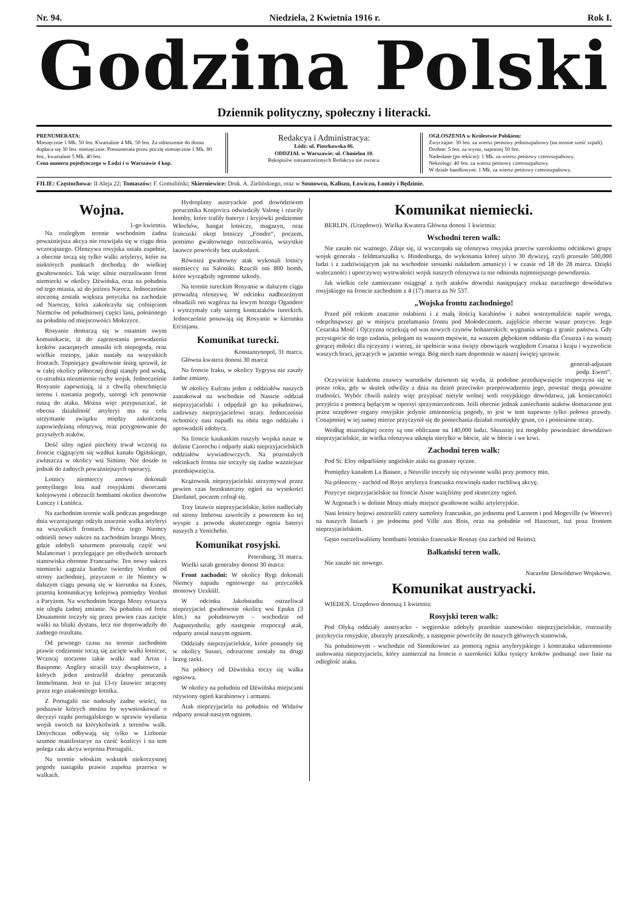Nr. 94. Niedziela, 2 Kwietnia 1916 r. Rok I.
Godzina Polski
Dziennik polityczny, społeczny i literacki.
PRENUMERATA:
Miesięcznie 1 Mk. 50 fen. Kwartalnie 4 Mk. 50 fen. Za odnoszenie do domu dopłaca się 30 fen. miesięcznie. Prenumerata przez pocztę miesięcznie 1 Mk. 80 fen., kwartalnie 5 Mk. 40 fen.
Cena numeru pojedynczego w Łodzi i w Warszawie 4 kop.
Redakcya i Administracya:
Łódź: ul. Piotrkowska 86.
ODDZIAŁ w Warszawie: ul. Chmielna 10.
Rękopisów niezastrzeżonych Redakcya nie zwraca.
OGŁOSZENIA w Królestwie Polskiem:
Zwyczajne: 30 fen. za wiersz petitowy jednoszpaltowy (na stronie sześć szpalt).
Drobne: 5 fen. za wyraz, najmniej 50 fen.
Nadesłane (po tekście): 1 Mk. za wiersz petitowy czteroszpaltowy.
Nekrologi: 40 fen. za wiersz petitowy czteroszpaltowy.
W dziale handlowym: 1 Mk. za wiersz petitowy czteroszpaltowy.
FILIE: Częstochowa: II Aleja 22; Tomaszów: F. Gomuliński; Skierniewice: Druk. A. Zielińskiego, oraz w Sosnowcu, Kaliszu, Łowiczu, Łomży i Będzinie.
Wojna.
1-go kwietnia.
Na rozległym terenie wschodnim żadna poważniejsza akcya nie rozwijała się w ciągu dnia wczorajszego. Ofenzywa rosyjska ustała zupełnie, a obecnie toczą się tylko walki artyleryi, które na niektórych punktach dochodzą do wielkiej gwałtowności. Tak więc silnie ostrzeliwano front niemiecki w okolicy Dźwińska, oraz na południu od tego miasta, aż do jeziora Narocz. Jednocześnie stoczoną została większa potyczka na zachodzie od Naroczy, która zakończyła się cofnięciem Niemców od południowej części lasu, położonego na południu od miejscowości Mokrzyce.
Rosyanie tłomaczą się w ostatnim swym komunikacie, iż do zaprzestania prowadzenia kroków zaczepnych zmusiła ich niepogoda, oraz wielkie roztopy, jakie nastały na wszystkich frontach. Topniejący gwałtownie śnieg sprawił, że w całej okolicy północnej drogi stanęły pod wodą, co utrudnia niezmiernie ruchy wojsk. Jednocześnie Rosyanie zapewniają, iż z chwilą obeschnięcia terenu i nastania pogody, szeregi ich ponownie ruszą do ataku. Można więc przypuszczać, że obecna działalność artyleryi ma na celu utrzymanie związku między zakończoną zapowiedzianą ofenzywą, oraz przygotowanie do przyszłych ataków.
Dość silny ogień piechoty trwał wczoraj na froncie ciągnącym się wzdłuż kanału Ogińskiego, zwłaszcza w okolicy wsi Simino. Nie doszło tu jednak do żadnych poważniejszych operacyj.
Lotnicy niemieccy znowu dokonali pomyślnego lotu nad rosyjskimi dworcami kolejowymi i obrzucili bombami okolice dworców Łunczy i Łunińca.
Na zachodnim terenie walk podczas pogodnego dnia wczorajszego odżyła znacznie walka artyleryi na wszystkich frontach. Prócz tego Niemcy odnieśli nowy sukces na zachodnim brzegu Mozy, gdzie zdobyli szturmem pozostałą część wsi Malancourt i przylegające po obydwóch stronach stanowiska obronne Francuzów. Ten nowy sukces niemiecki zagraża bardzo twierdzy Verdun od strony zachodniej, przyczem o ile Niemcy w dalszym ciągu posuną się w kierunku na Esnes, przetną komunikacyę kolejową pomiędzy Verdun a Paryżem. Na wschodnim brzegu Mozy sytuacya nie uległa żadnej zmianie. Na południu od fortu Douaumont toczyły się przez pewien czas zacięte walki na blizki dystans, lecz nie doprowadziły do żadnego rezultatu.
Od pewnego czasu na terenie zachodnim prawie codziennie toczą się zacięte walki lotnicze. Wczoraj stoczono takie walki nad Arras i Baupome. Anglicy stracili trzy dwupłatowce, z których jeden zestrzelił dzielny porucznik Immelmann. Jest to już 13-ty latawiec strącony przez tego znakomitego lotnika.
Z Portugalii nie nadeszły żadne wieści, na podstawie których można by wywnioskować o decyzyi rządu portugalskiego w sprawie wysłania wojsk swoich na którykolwiek z terenów walk. Dotychczas odbywają się tylko w Lizbonie szumne manifestacye na cześć koalicyi i na tem polega cała akcya wojenna Portugalii.
Na terenie włoskim wskutek niekorzystnej pogody nastąpiła prawie zupełna przerwa w walkach.
Hydroplany austryackie pod dowództwem porucznika Konjovica odwiedziły Valonę i rzuciły bomby, które trafiły baterye i kryjówki podziemne Włochów, hangar lotniczy, magazyn, oraz francuski okręt lotniczy „Fondre“, poczem, pomimo gwałtownego ostrzeliwania, wszystkie latawce powróciły bez uszkodzeń.
Również gwałtowny atak wykonali lotnicy niemieccy na Saloniki. Rzucili oni 800 bomb, które wyrządziły ogromne szkody.
Na terenie tureckim Rosyanie w dalszym ciągu prowadzą ofenzywę. W odcinku nadbrzeżnym obsadzili oni wzgórza na lewym brzegu Ogandere i wytrzymały cały szereg kontrataków tureckich. Jednocześnie posuwają się Rosyanie w kierunku Ercinjanu.
Komunikat turecki.
Konstantynopol, 31 marca.
Główna kwatera donosi 30 marca:
Na froncie Iraku, w okolicy Tygrysu nie zaszły żadne zmiany.
W okolicy Eufratu jeden z oddziałów naszych zaatakował na wschodzie od Nassrie oddział nieprzyjacielski i odpędził go ku południowi, zadawszy nieprzyjacielowi straty. Jednocześnie ochotnicy nasi napadli na obóz tego oddziału i uprowadzili zdobycz.
Na froncie kaukaskim ruszyły wojska nasze w dolinie Czorochu i odparły ataki nieprzyjacielskich oddziałów wywiadowczych. Na pozostałych odcinkach frontu nie toczyły się żadne ważniejsze przedsięwzięcia.
Krążownik nieprzyjacielski utrzymywał przez pewien czas bezskuteczny ogień na wysokości Dardanel, poczem cofnął się.
Trzy latawce nieprzyjacielskie, które nadleciały od strony Imbrosu zawróciły z powrotem ku tej wyspie z powodu skutecznego ognia bateryi naszych z Yenichehir.
Komunikat rosyjski.
Petersburg, 31 marca.
Wielki sztab generalny donosi 30 marca:
Front zachodni: W okolicy Rygi dokonali Niemcy napadu ogniowego na przyczółek mostowy Uexküll.
W odcinku Jakobstadtu ostrzeliwał nieprzyjaciel gwałtownie okolicę wsi Epukn (3 klm.) na południowym - wschodzie od Augustynhofu; gdy następnie rozpoczął atak, odparty został naszym ogniem.
Oddziały nieprzyjacielskie, które posunęły się w okolicy Sussei, odrzucone zostały na drugi brzeg rzeki.
Na północy od Dźwińska toczy się walka ogniowa.
W okolicy na południu od Dźwińska miejscami ożywiony ogień karabinowy i armatni.
Atak nieprzyjaciela na południu od Widzów odparty został naszym ogniem.
Komunikat niemiecki.
BERLIN. (Urzędowo). Wielka Kwatera Główna donosi 1 kwietnia:
Wschodni teren walk:
Nie zaszło nic ważnego. Zdaje się, iż wyczerpała się ofenzywa rosyjska przeciw szerokiemu odcinkowi grupy wojsk generała - feldmarszałka v. Hindenburga, do wykonania której użyto 30 dywizyj, czyli przeszło 500,000 ludzi i z zadziwiającym jak na wschodnie stosunki nakładem amunicyi i w czasie od 18 do 28 marca. Dzięki waleczności i uporczywej wytrwałości wojsk naszych ofenzywa ta nie odniosła najmniejszego powodzenia.
Jak wielkie cele zamierzano osiągnąć z tych ataków dowodzi następujący rozkaz naczelnego dowództwa rosyjskiego na froncie zachodnim z 4 (17) marca za Nr 537.
„Wojska frontu zachodniego!
Przed pół rokiem znacznie osłabieni i z małą ilością karabinów i naboi wstrzymaliście napór wroga, odepchnąwszy go w miejscu przełamania frontu pod Mołodecznem, zajęliście obecne wasze pozycye. Jego Cesarska Mość i Ojczyzna oczekują od was nowych czynów bohaterskich: wygnania wroga z granic państwa. Gdy przystąpicie do tego zadania, polegam na waszem męstwie, na waszem głębokiem oddaniu dla Cesarza i na waszej gorącej miłości dla ojczyzny i wierzę, że spełnicie wasz święty obowiązek względem Cesarza i kraju i wyzwolicie waszych braci, jęczących w jarzmie wroga. Bóg niech nam dopomoże w naszej świętej sprawie.
generał-adjutant
podp. Ewert“.
Oczywiście każdemu znawcy warunków dziwnem się wyda, iż podobne przedsięwzięcie rozpoczyna się w porze roku, gdy w skutek odwilży z dnia na dzień przeciwko przeprowadzeniu jego, powstać mogą poważne trudności. Wybór chwili należy więc przypisać nietyle wolnej woli rosyjskiego dowództwa, jak konieczności przyjścia z pomocą będącym w opresyi sprzymierzeńcom. Jeśli obecnie jednak zaniechanie ataków tłomaczone jest przez urzędowe organy rosyjskie jedynie zmiennością pogody, to jest w tem napewno tylko połowa prawdy. Conajmniej w tej samej mierze przyczynił się do poniechania działań rozmiękły grunt, co i poniesione straty.
Według miarodajnej oceny są one obliczane na 140,000 ludzi. Słuszniej też mogłoby powiedzieć dowództwo nieprzyjacielskie, że wielka ofenzywa utknęła nietylko w błocie, ale w błocie i we krwi.
Zachodni teren walk:
Pod St. Eloy odparliśmy angielskie ataki na granaty ręczne.
Pomiędzy kanałem La Bassee, a Neuville toczyły się ożywione walki przy pomocy min.
Na północny - zachód od Roye artylerya francuska rozwinęła nader ruchliwą akcyę.
Pozycye nieprzyjacielskie na froncie Aisne wzięliśmy pod skuteczny ogień.
W Argonach i w dolinie Mozy miały miejsce gwałtowne walki artyleryjskie.
Nasi lotnicy bojowi zestrzelili cztery samoloty francuskie, po jednemu pod Laonem i pod Mogeville (w Woevre) na naszych liniach i po jednemu pod Ville aux Bois, oraz na południe od Haucourt, tuż poza frontem nieprzyjacielskim.
Gęsto ostrzeliwaliśmy bombami lotnisko francuskie Rosnay (na zachód od Reims).
Bałkański teren walk.
Nie zaszło nic nowego.
Naczelne Dowództwo Wojskowe.
Komunikat austryacki.
WIEDEŃ. Urzędowo donoszą 1 kwietnia:
Rosyjski teren walk:
Pod Olyką oddziały austryacko - węgierskie zdobyły przednie stanowisko nieprzyjacielskie, rozrzuciły przykrycia rosyjskie, zburzyły przeszkody, a następnie powróciły do naszych głównych stanowisk.
Na południowym - wschodzie od Siemikowiec za pomocą ognia artyleryjskiego i kontrataku udaremniono usiłowania nieprzyjaciela, który zamierzał na froncie o szerokości kilku tysięcy kroków podsunąć swe linie na odległość ataku.